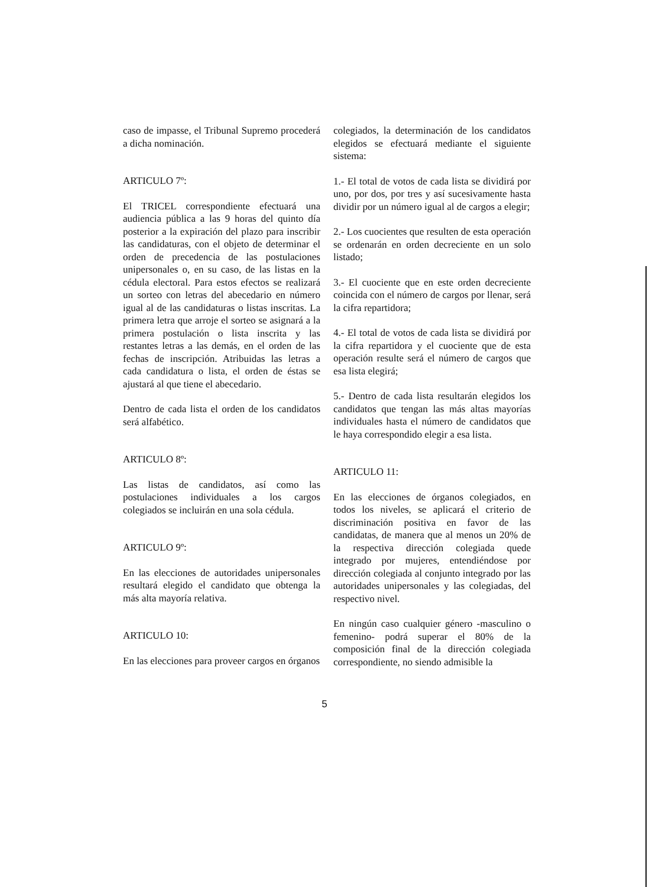caso de impasse, el Tribunal Supremo procederá a dicha nominación.
ARTICULO 7º:
El TRICEL correspondiente efectuará una audiencia pública a las 9 horas del quinto día posterior a la expiración del plazo para inscribir las candidaturas, con el objeto de determinar el orden de precedencia de las postulaciones unipersonales o, en su caso, de las listas en la cédula electoral. Para estos efectos se realizará un sorteo con letras del abecedario en número igual al de las candidaturas o listas inscritas. La primera letra que arroje el sorteo se asignará a la primera postulación o lista inscrita y las restantes letras a las demás, en el orden de las fechas de inscripción. Atribuidas las letras a cada candidatura o lista, el orden de éstas se ajustará al que tiene el abecedario.
Dentro de cada lista el orden de los candidatos será alfabético.
ARTICULO 8º:
Las listas de candidatos, así como las postulaciones individuales a los cargos colegiados se incluirán en una sola cédula.
ARTICULO 9º:
En las elecciones de autoridades unipersonales resultará elegido el candidato que obtenga la más alta mayoría relativa.
ARTICULO 10:
En las elecciones para proveer cargos en órganos
colegiados, la determinación de los candidatos elegidos se efectuará mediante el siguiente sistema:
1.- El total de votos de cada lista se dividirá por uno, por dos, por tres y así sucesivamente hasta dividir por un número igual al de cargos a elegir;
2.- Los cuocientes que resulten de esta operación se ordenarán en orden decreciente en un solo listado;
3.- El cuociente que en este orden decreciente coincida con el número de cargos por llenar, será la cifra repartidora;
4.- El total de votos de cada lista se dividirá por la cifra repartidora y el cuociente que de esta operación resulte será el número de cargos que esa lista elegirá;
5.- Dentro de cada lista resultarán elegidos los candidatos que tengan las más altas mayorías individuales hasta el número de candidatos que le haya correspondido elegir a esa lista.
ARTICULO 11:
En las elecciones de órganos colegiados, en todos los niveles, se aplicará el criterio de discriminación positiva en favor de las candidatas, de manera que al menos un 20% de la respectiva dirección colegiada quede integrado por mujeres, entendiéndose por dirección colegiada al conjunto integrado por las autoridades unipersonales y las colegiadas, del respectivo nivel.
En ningún caso cualquier género -masculino o femenino- podrá superar el 80% de la composición final de la dirección colegiada correspondiente, no siendo admisible la
5